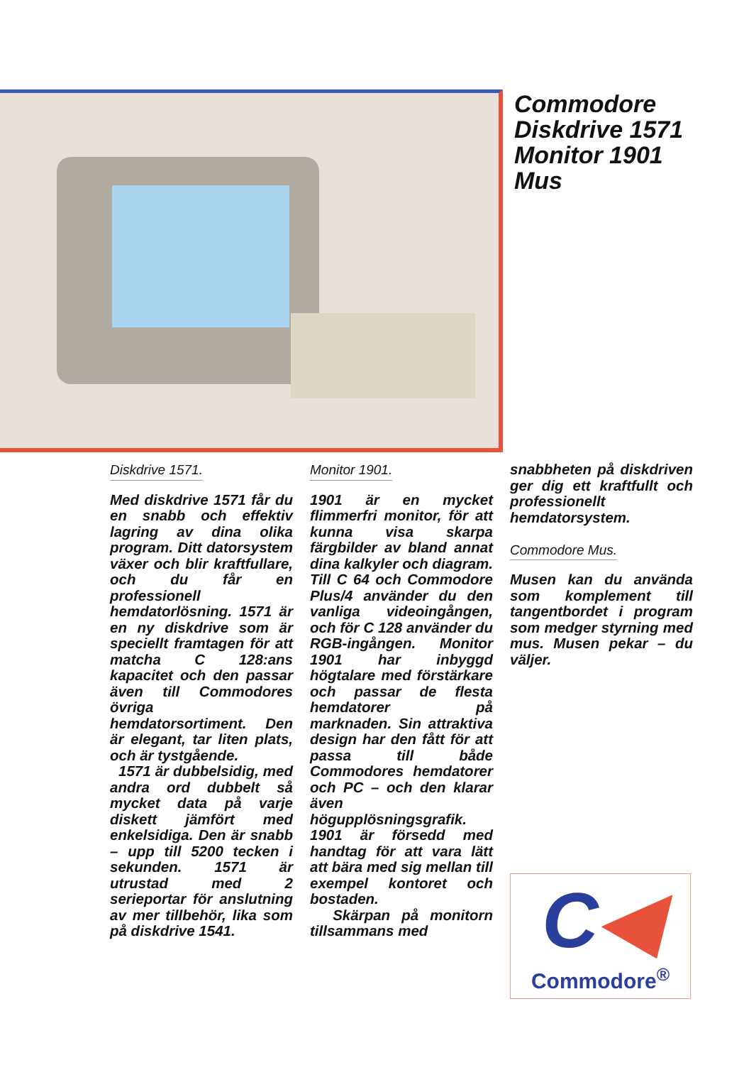Commodore
Diskdrive 1571
Monitor 1901
Mus
Diskdrive 1571.
Med diskdrive 1571 får du en snabb och effektiv lagring av dina olika program. Ditt datorsystem växer och blir kraftfullare, och du får en professionell hemdatorlösning. 1571 är en ny diskdrive som är speciellt framtagen för att matcha C 128:ans kapacitet och den passar även till Commodores övriga hemdatorsortiment. Den är elegant, tar liten plats, och är tystgående.
1571 är dubbelsidig, med andra ord dubbelt så mycket data på varje diskett jämfört med enkelsidiga. Den är snabb – upp till 5200 tecken i sekunden. 1571 är utrustad med 2 serieportar för anslutning av mer tillbehör, lika som på diskdrive 1541.
Monitor 1901.
1901 är en mycket flimmerfri monitor, för att kunna visa skarpa färgbilder av bland annat dina kalkyler och diagram. Till C 64 och Commodore Plus/4 använder du den vanliga videoingången, och för C 128 använder du RGB-ingången. Monitor 1901 har inbyggd högtalare med förstärkare och passar de flesta hemdatorer på marknaden. Sin attraktiva design har den fått för att passa till både Commodores hemdatorer och PC – och den klarar även högupplösningsgrafik. 1901 är försedd med handtag för att vara lätt att bära med sig mellan till exempel kontoret och bostaden.
Skärpan på monitorn tillsammans med
snabbheten på diskdriven ger dig ett kraftfullt och professionellt hemdatorsystem.
Commodore Mus.
Musen kan du använda som komplement till tangentbordet i program som medger styrning med mus. Musen pekar – du väljer.
C◀
Commodore<sup>®</sup>